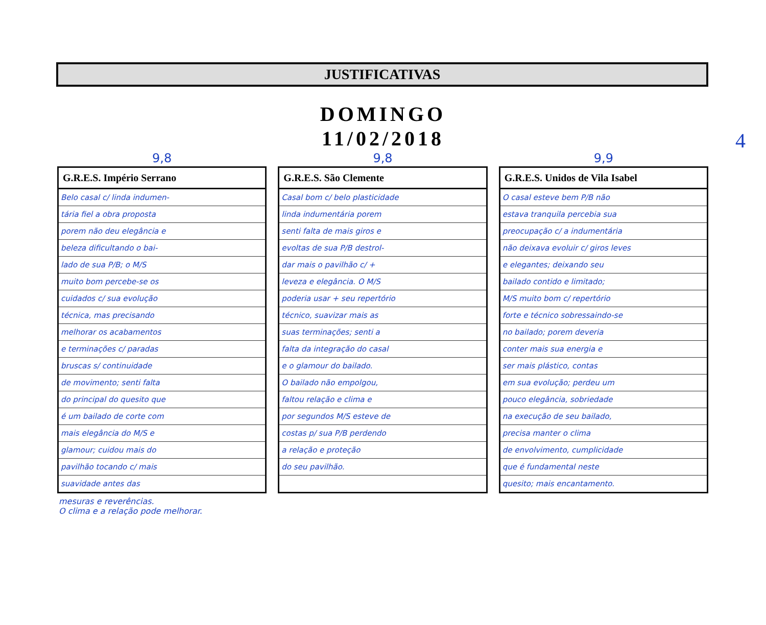JUSTIFICATIVAS
4
DOMINGO
11/02/2018
9,8
| G.R.E.S. Império Serrano |
| --- |
| Belo casal c/ linda indumen- |
| tária fiel a obra proposta |
| porem não deu elegância e |
| beleza dificultando o bai- |
| lado de sua P/B; o M/S |
| muito bom percebe-se os |
| cuidados c/ sua evolução |
| técnica, mas precisando |
| melhorar os acabamentos |
| e terminações c/ paradas |
| bruscas s/ continuidade |
| de movimento; senti falta |
| do principal do quesito que |
| é um bailado de corte com |
| mais elegância do M/S e |
| glamour; cuidou mais do |
| pavilhão tocando c/ mais |
| suavidade antes das |
9,8
| G.R.E.S. São Clemente |
| --- |
| Casal bom c/ belo plasticidade |
| linda indumentária porem |
| senti falta de mais giros e |
| evoltas de sua P/B destrol- |
| dar mais o pavilhão c/ + |
| leveza e elegância. O M/S |
| poderia usar + seu repertório |
| técnico, suavizar mais as |
| suas terminações; senti a |
| falta da integração do casal |
| e o glamour do bailado. |
| O bailado não empolgou, |
| faltou relação e clima e |
| por segundos M/S esteve de |
| costas p/ sua P/B perdendo |
| a relação e proteção |
| do seu pavilhão. |
9,9
| G.R.E.S. Unidos de Vila Isabel |
| --- |
| O casal esteve bem P/B não |
| estava tranquila percebia sua |
| preocupação c/ a indumentária |
| não deixava evoluir c/ giros leves |
| e elegantes; deixando seu |
| bailado contido e limitado; |
| M/S muito bom c/ repertório |
| forte e técnico sobressaindo-se |
| no bailado; porem deveria |
| conter mais sua energia e |
| ser mais plástico, contas |
| em sua evolução; perdeu um |
| pouco elegância, sobriedade |
| na execução de seu bailado, |
| precisa manter o clima |
| de envolvimento, cumplicidade |
| que é fundamental neste |
| quesito; mais encantamento. |
mesuras e reverências.
O clima e a relação pode melhorar.